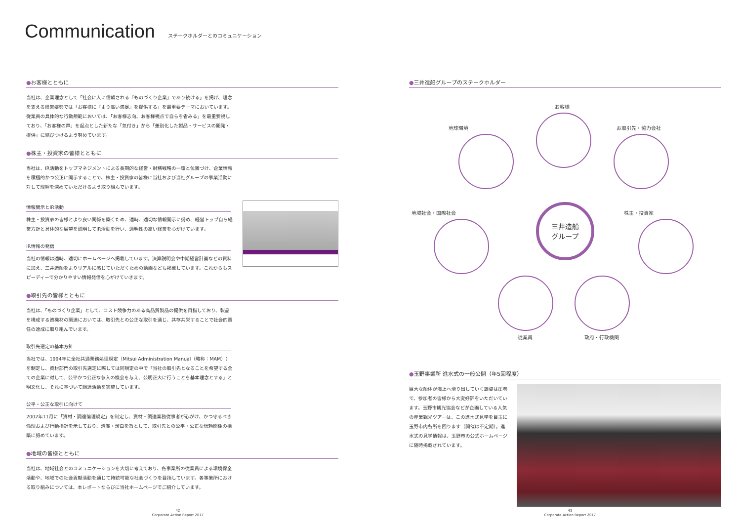Communication
ステークホルダーとのコミュニケーション
●お客様とともに
当社は、企業理念として「社会に人に信頼される『ものづくり企業』であり続ける」を掲げ、理念を支える経営姿勢では「お客様に『より高い満足』を提供する」を最重要テーマにおいています。従業員の具体的な行動規範においては、「お客様志向、お客様視点で自らを省みる」を最重要視しており、「お客様の声」を起点とした新たな「気付き」から「差別化した製品・サービスの開発・提供」に結びつけるよう努めています。
●株主・投資家の皆様とともに
当社は、IR活動をトップマネジメントによる長期的な経営・財務戦略の一環と位置づけ、企業情報を積極的かつ公正に開示することで、株主・投資家の皆様に当社および当社グループの事業活動に対して理解を深めていただけるよう取り組んでいます。
情報開示とIR活動
株主・投資家の皆様とより良い関係を築くため、適時、適切な情報開示に努め、経営トップ自ら経営方針と具体的な展望を説明してIR活動を行い、透明性の高い経営を心がけています。
IR情報の発信
当社の情報は適時、適切にホームページへ掲載しています。決算説明会や中期経営計画などの資料に加え、三井造船をよりリアルに感じていただくための動画なども掲載しています。これからもスピーディーで分かりやすい情報発信を心がけていきます。
●取引先の皆様とともに
当社は、「ものづくり企業」として、コスト競争力のある高品質製品の提供を目指しており、製品を構成する資機材の調達においては、取引先との公正な取引を通じ、共存共栄することで社会的責任の達成に取り組んでいます。
取引先選定の基本方針
当社では、1994年に全社共通業務処理規定（Mitsui Administration Manual（略称：MAM））を制定し、資材部門の取引先選定に際しては同規定の中で「当社の取引先となることを希望する全ての企業に対して、公平かつ公正な参入の機会を与え、公明正大に行うことを基本理念とする」と明文化し、それに基づいて調達活動を実施しています。
公平・公正な取引に向けて
2002年11月に「資材・調達倫理規定」を制定し、資材・調達業務従事者が心がけ、かつ守るべき倫理および行動指針を示しており、清廉・潔白を旨として、取引先との公平・公正な信頼関係の構築に努めています。
●地域の皆様とともに
当社は、地域社会とのコミュニケーションを大切に考えており、各事業所の従業員による環境保全活動や、地域での社会貢献活動を通じて持続可能な社会づくりを目指しています。各事業所における取り組みについては、本レポートならびに当社ホームページでご紹介しています。
●三井造船グループのステークホルダー
お客様
地球環境 お取引先・協力会社
地域社会・国際社会
三井造船
グループ
株主・投資家
従業員 政府・行政機関
●玉野事業所 進水式の一般公開（年5回程度）
巨大な船体が海上へ滑り出していく雄姿は圧巻で、参加者の皆様から大変好評をいただいています。玉野市観光協会などが企画している人気の産業観光ツアーは、この進水式見学を目玉に玉野市内各所を回ります（開催は不定期）。進水式の見学情報は、玉野市の公式ホームページに随時掲載されています。
42
Corporate Action Report 2017
43
Corporate Action Report 2017